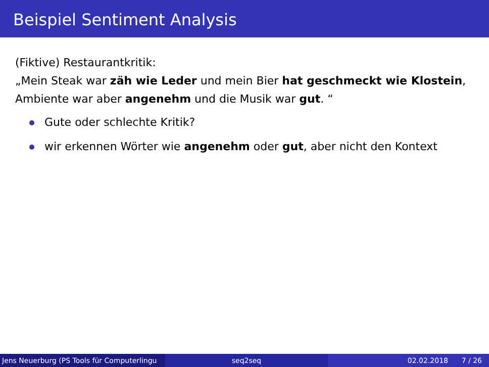Beispiel Sentiment Analysis
(Fiktive) Restaurantkritik:
„Mein Steak war zäh wie Leder und mein Bier hat geschmeckt wie Klostein, Ambiente war aber angenehm und die Musik war gut. “
Gute oder schlechte Kritik?
wir erkennen Wörter wie angenehm oder gut, aber nicht den Kontext
Jens Neuerburg (PS Tools für Computerlingu
seq2seq 02.02.2018 7 / 26